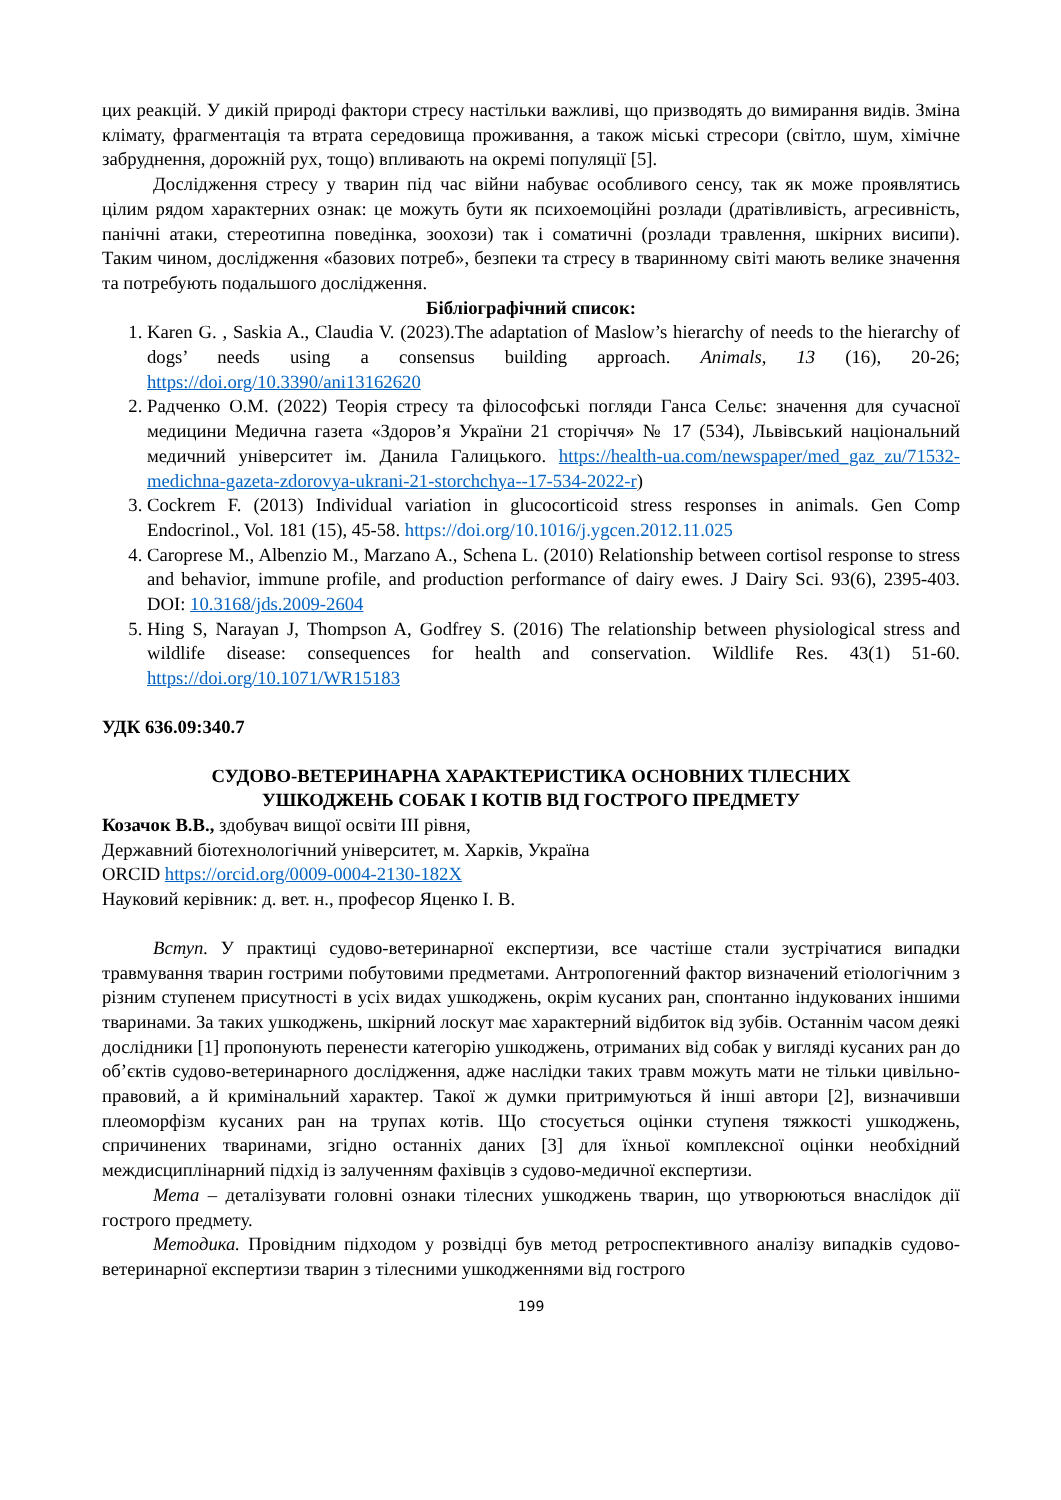цих реакцій. У дикій природі фактори стресу настільки важливі, що призводять до вимирання видів. Зміна клімату, фрагментація та втрата середовища проживання, а також міські стресори (світло, шум, хімічне забруднення, дорожній рух, тощо) впливають на окремі популяції [5].
Дослідження стресу у тварин під час війни набуває особливого сенсу, так як може проявлятись цілим рядом характерних ознак: це можуть бути як психоемоційні розлади (дратівливість, агресивність, панічні атаки, стереотипна поведінка, зоохози) так і соматичні (розлади травлення, шкірних висипи). Таким чином, дослідження «базових потреб», безпеки та стресу в тваринному світі мають велике значення та потребують подальшого дослідження.
Бібліографічний список:
1. Karen G. , Saskia A., Claudia V. (2023).The adaptation of Maslow’s hierarchy of needs to the hierarchy of dogs’ needs using a consensus building approach. Animals, 13 (16), 20-26; https://doi.org/10.3390/ani13162620
2. Радченко О.М. (2022) Теорія стресу та філософські погляди Ганса Сельє: значення для сучасної медицини Медична газета «Здоров’я України 21 сторіччя» № 17 (534), Львівський національний медичний університет ім. Данила Галицького. https://health-ua.com/newspaper/med_gaz_zu/71532-medichna-gazeta-zdorovya-ukrani-21-storchchya--17-534-2022-r)
3. Cockrem F. (2013) Individual variation in glucocorticoid stress responses in animals. Gen Comp Endocrinol., Vol. 181 (15), 45-58. https://doi.org/10.1016/j.ygcen.2012.11.025
4. Caroprese M., Albenzio M., Marzano A., Schena L. (2010) Relationship between cortisol response to stress and behavior, immune profile, and production performance of dairy ewes. J Dairy Sci. 93(6), 2395-403. DOI: 10.3168/jds.2009-2604
5. Hing S, Narayan J, Thompson A, Godfrey S. (2016) The relationship between physiological stress and wildlife disease: consequences for health and conservation. Wildlife Res. 43(1) 51-60. https://doi.org/10.1071/WR15183
УДК 636.09:340.7
СУДОВО-ВЕТЕРИНАРНА ХАРАКТЕРИСТИКА ОСНОВНИХ ТІЛЕСНИХ
УШКОДЖЕНЬ СОБАК І КОТІВ ВІД ГОСТРОГО ПРЕДМЕТУ
Козачок В.В., здобувач вищої освіти ІІІ рівня,
Державний біотехнологічний університет, м. Харків, Україна
ORCID https://orcid.org/0009-0004-2130-182X
Науковий керівник: д. вет. н., професор Яценко І. В.
Вступ. У практиці судово-ветеринарної експертизи, все частіше стали зустрічатися випадки травмування тварин гострими побутовими предметами. Антропогенний фактор визначений етіологічним з різним ступенем присутності в усіх видах ушкоджень, окрім кусаних ран, спонтанно індукованих іншими тваринами. За таких ушкоджень, шкірний лоскут має характерний відбиток від зубів. Останнім часом деякі дослідники [1] пропонують перенести категорію ушкоджень, отриманих від собак у вигляді кусаних ран до об’єктів судово-ветеринарного дослідження, адже наслідки таких травм можуть мати не тільки цивільно-правовий, а й кримінальний характер. Такої ж думки притримуються й інші автори [2], визначивши плеоморфізм кусаних ран на трупах котів. Що стосується оцінки ступеня тяжкості ушкоджень, спричинених тваринами, згідно останніх даних [3] для їхньої комплексної оцінки необхідний междисциплінарний підхід із залученням фахівців з судово-медичної експертизи.
Мета – деталізувати головні ознаки тілесних ушкоджень тварин, що утворюються внаслідок дії гострого предмету.
Методика. Провідним підходом у розвідці був метод ретроспективного аналізу випадків судово-ветеринарної експертизи тварин з тілесними ушкодженнями від гострого
199